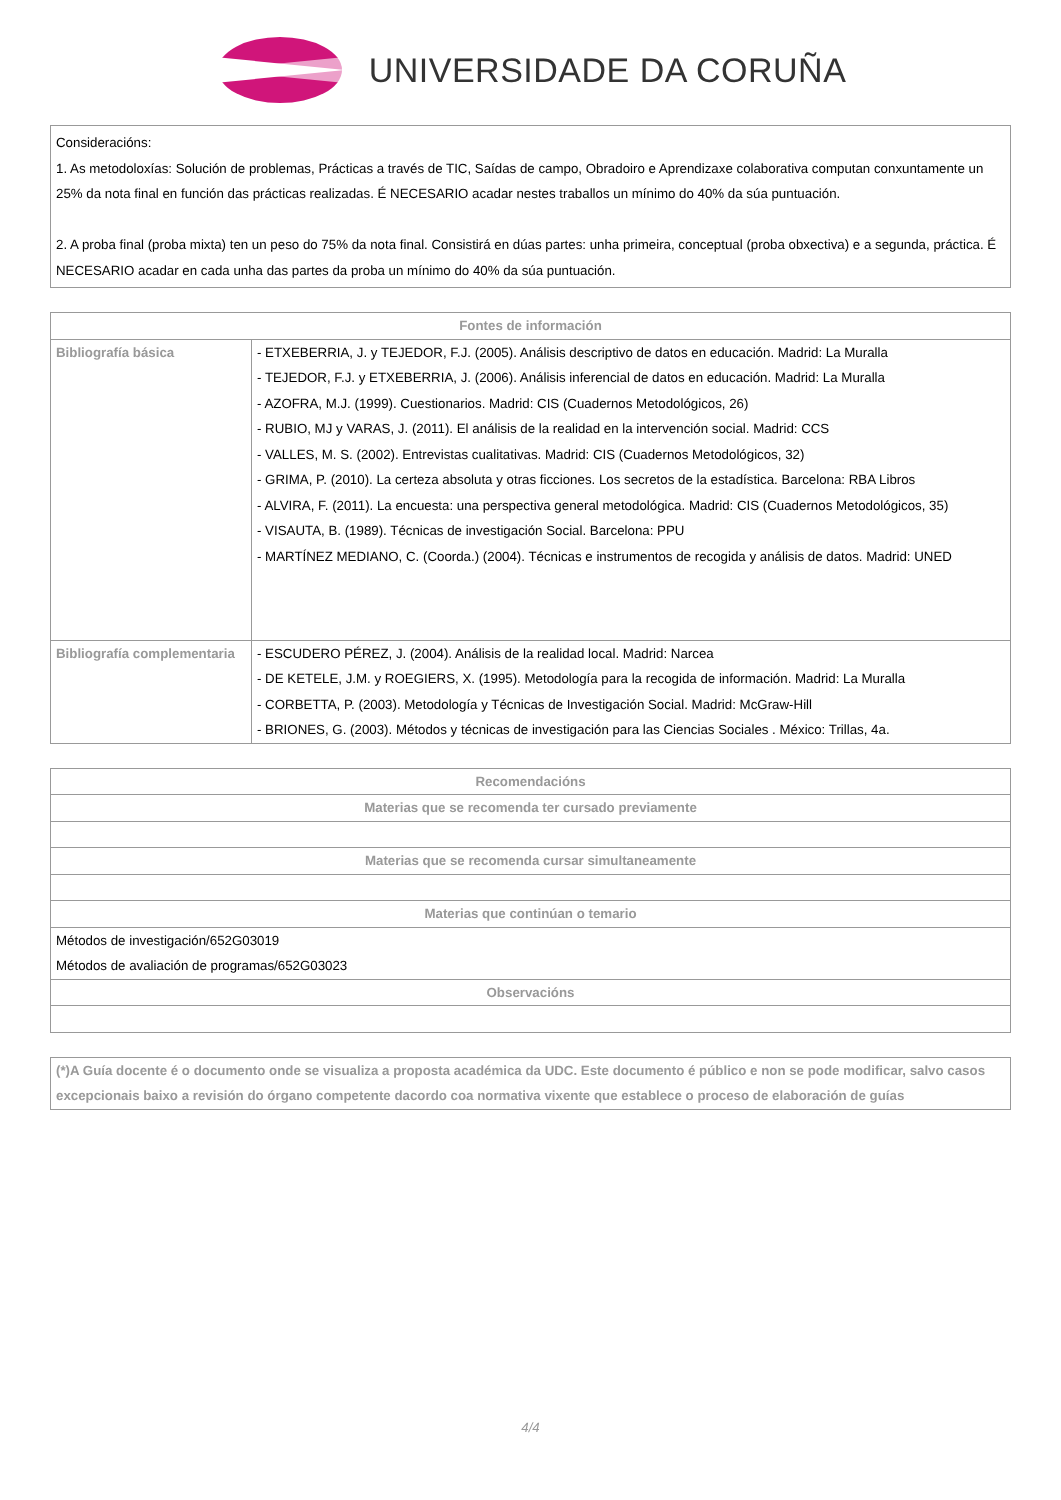UNIVERSIDADE DA CORUÑA
Consideracións:
1. As metodoloxías: Solución de problemas, Prácticas a través de TIC, Saídas de campo, Obradoiro e Aprendizaxe colaborativa computan conxuntamente un 25% da nota final en función das prácticas realizadas. É NECESARIO acadar nestes traballos un mínimo do 40% da súa puntuación.
2. A proba final (proba mixta) ten un peso do 75% da nota final. Consistirá en dúas partes: unha primeira, conceptual (proba obxectiva) e a segunda, práctica. É NECESARIO acadar en cada unha das partes da proba un mínimo do 40% da súa puntuación.
| Fontes de información | |
| --- | --- |
| Bibliografía básica | - ETXEBERRIA, J. y TEJEDOR, F.J. (2005). Análisis descriptivo de datos en educación. Madrid: La Muralla - TEJEDOR, F.J. y ETXEBERRIA, J. (2006). Análisis inferencial de datos en educación. Madrid: La Muralla - AZOFRA, M.J. (1999). Cuestionarios. Madrid: CIS (Cuadernos Metodológicos, 26) - RUBIO, MJ y VARAS, J. (2011). El análisis de la realidad en la intervención social. Madrid: CCS - VALLES, M. S. (2002). Entrevistas cualitativas. Madrid: CIS (Cuadernos Metodológicos, 32) - GRIMA, P. (2010). La certeza absoluta y otras ficciones. Los secretos de la estadística. Barcelona: RBA Libros - ALVIRA, F. (2011). La encuesta: una perspectiva general metodológica. Madrid: CIS (Cuadernos Metodológicos, 35) - VISAUTA, B. (1989). Técnicas de investigación Social. Barcelona: PPU - MARTÍNEZ MEDIANO, C. (Coorda.) (2004). Técnicas e instrumentos de recogida y análisis de datos. Madrid: UNED |
| Bibliografía complementaria | - ESCUDERO PÉREZ, J. (2004). Análisis de la realidad local. Madrid: Narcea - DE KETELE, J.M. y ROEGIERS, X. (1995). Metodología para la recogida de información. Madrid: La Muralla - CORBETTA, P. (2003). Metodología y Técnicas de Investigación Social. Madrid: McGraw-Hill - BRIONES, G. (2003). Métodos y técnicas de investigación para las Ciencias Sociales . México: Trillas, 4a. |
| Recomendacións |
| --- |
| Materias que se recomenda ter cursado previamente |
| Materias que se recomenda cursar simultaneamente |
| Materias que continúan o temario |
| Métodos de investigación/652G03019 Métodos de avaliación de programas/652G03023 |
| Observacións |
(*)A Guía docente é o documento onde se visualiza a proposta académica da UDC. Este documento é público e non se pode modificar, salvo casos excepcionais baixo a revisión do órgano competente dacordo coa normativa vixente que establece o proceso de elaboración de guías
4/4